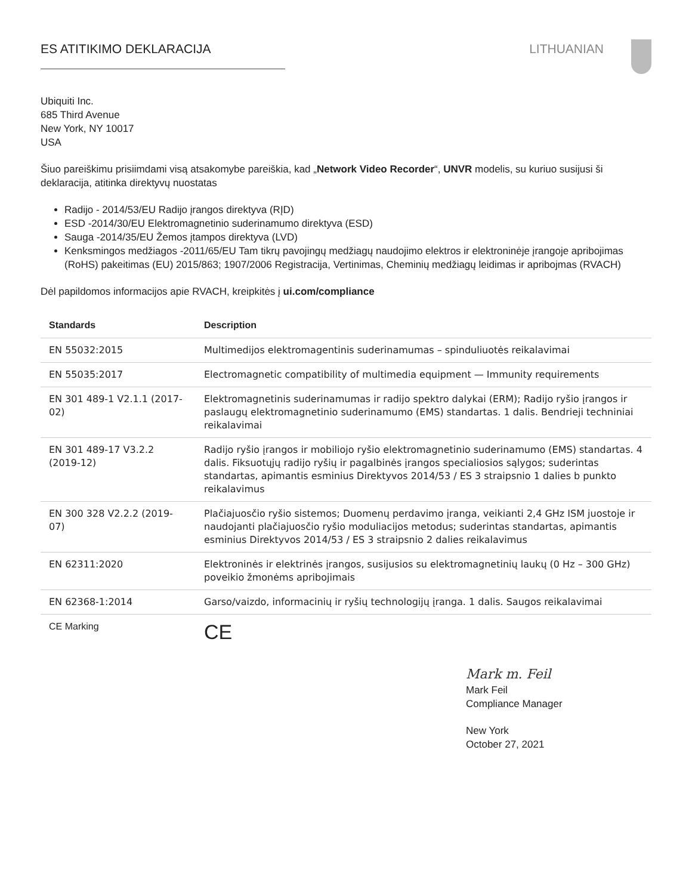ES ATITIKIMO DEKLARACIJA LITHUANIAN
Ubiquiti Inc.
685 Third Avenue
New York, NY 10017
USA
Šiuo pareiškimu prisiimdami visą atsakomybe pareiškia, kad „Network Video Recorder“, UNVR modelis, su kuriuo susijusi ši deklaracija, atitinka direktyvų nuostatas
Radijo - 2014/53/EU Radijo įrangos direktyva (RĮD)
ESD -2014/30/EU Elektromagnetinio suderinamumo direktyva (ESD)
Sauga -2014/35/EU Žemos įtampos direktyva (LVD)
Kenksmingos medžiagos -2011/65/EU Tam tikrų pavojingų medžiagų naudojimo elektros ir elektroninėje įrangoje apribojimas (RoHS) pakeitimas (EU) 2015/863; 1907/2006 Registracija, Vertinimas, Cheminių medžiagų leidimas ir apribojmas (RVACH)
Dėl papildomos informacijos apie RVACH, kreipkitės į ui.com/compliance
| Standards | Description |
| --- | --- |
| EN 55032:2015 | Multimedijos elektromagentinis suderinamumas – spinduliuotės reikalavimai |
| EN 55035:2017 | Electromagnetic compatibility of multimedia equipment — Immunity requirements |
| EN 301 489-1 V2.1.1 (2017-02) | Elektromagnetinis suderinamumas ir radijo spektro dalykai (ERM); Radijo ryšio įrangos ir paslaugų elektromagnetinio suderinamumo (EMS) standartas. 1 dalis. Bendrieji techniniai reikalavimai |
| EN 301 489-17 V3.2.2 (2019-12) | Radijo ryšio įrangos ir mobiliojo ryšio elektromagnetinio suderinamumo (EMS) standartas. 4 dalis. Fiksuotųjų radijo ryšių ir pagalbinės įrangos specialiosios sąlygos; suderintas standartas, apimantis esminius Direktyvos 2014/53 / ES 3 straipsnio 1 dalies b punkto reikalavimus |
| EN 300 328 V2.2.2 (2019-07) | Plačiajuosčio ryšio sistemos; Duomenų perdavimo įranga, veikianti 2,4 GHz ISM juostoje ir naudojanti plačiajuosčio ryšio moduliacijos metodus; suderintas standartas, apimantis esminius Direktyvos 2014/53 / ES 3 straipsnio 2 dalies reikalavimus |
| EN 62311:2020 | Elektroninės ir elektrinės įrangos, susijusios su elektromagnetinių laukų (0 Hz – 300 GHz) poveikio žmonėms apribojimais |
| EN 62368-1:2014 | Garso/vaizdo, informacinių ir ryšių technologijų įranga. 1 dalis. Saugos reikalavimai |
| CE Marking | CE |
Mark m. Feil
Mark Feil
Compliance Manager
New York
October 27, 2021